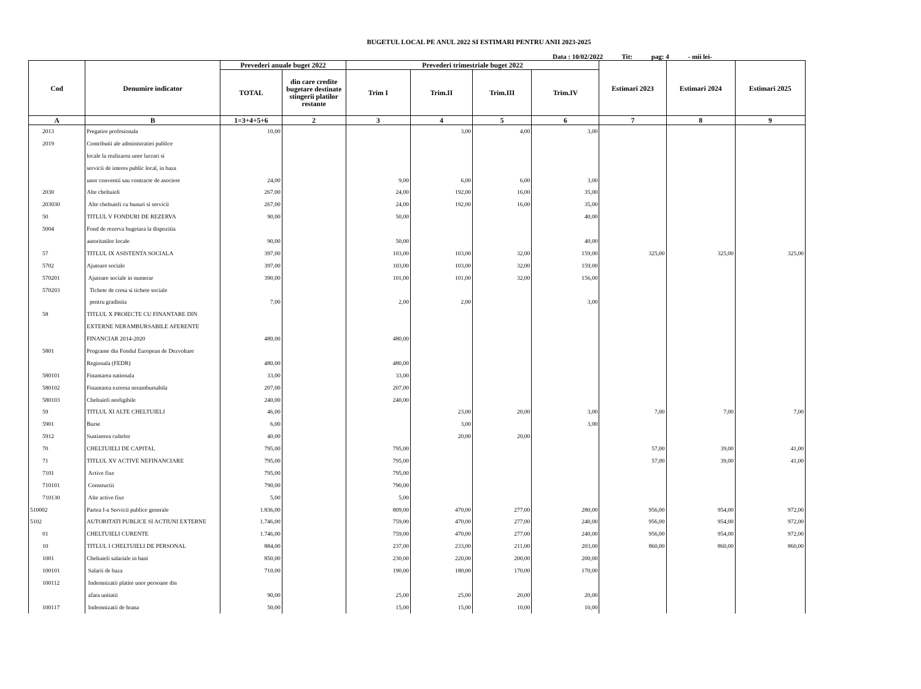BUGETUL LOCAL PE ANUL 2022 SI ESTIMARI PENTRU ANII 2023-2025
Data : 10/02/2022 Tit: pag: 4 - mii lei-
| Cod | Denumire indicator | Prevederi anuale buget 2022 | | Prevederi trimestriale buget 2022 | | | | Estimari 2023 | Estimari 2024 | Estimari 2025 |
| --- | --- | --- | --- | --- | --- | --- | --- | --- | --- | --- |
| | | TOTAL | din care credite bugetare destinate stingerii platilor restante | Trim I | Trim.II | Trim.III | Trim.IV | | | |
| A | B | 1=3+4+5+6 | 2 | 3 | 4 | 5 | 6 | 7 | 8 | 9 |
| 2013 | Pregatire profesionala | 10,00 | | | 3,00 | 4,00 | 3,00 | | | |
| 2019 | Contributii ale administratiei publice | | | | | | | | | |
| | locale la realizarea unor lucrari si | | | | | | | | | |
| | servicii de interes public local, in baza | | | | | | | | | |
| | unor conventii sau contracte de asociere | 24,00 | | 9,00 | 6,00 | 6,00 | 3,00 | | | |
| 2030 | Alte cheltuieli | 267,00 | | 24,00 | 192,00 | 16,00 | 35,00 | | | |
| 203030 | Alte cheltuieli cu bunuri si servicii | 267,00 | | 24,00 | 192,00 | 16,00 | 35,00 | | | |
| 50 | TITLUL V FONDURI DE REZERVA | 90,00 | | 50,00 | | | 40,00 | | | |
| 5004 | Fond de rezerva bugetara la dispozitia | | | | | | | | | |
| | autoritatilor locale | 90,00 | | 50,00 | | | 40,00 | | | |
| 57 | TITLUL IX ASISTENTA SOCIALA | 397,00 | | 103,00 | 103,00 | 32,00 | 159,00 | 325,00 | 325,00 | 325,00 |
| 5702 | Ajutoare sociale | 397,00 | | 103,00 | 103,00 | 32,00 | 159,00 | | | |
| 570201 | Ajutoare sociale in numerar | 390,00 | | 101,00 | 101,00 | 32,00 | 156,00 | | | |
| 570203 | Tichete de cresa si tichete sociale | | | | | | | | | |
| | pentru gradinita | 7,00 | | 2,00 | 2,00 | | 3,00 | | | |
| 58 | TITLUL X PROIECTE CU FINANTARE DIN | | | | | | | | | |
| | EXTERNE NERAMBURSABILE AFERENTE | | | | | | | | | |
| | FINANCIAR 2014-2020 | 480,00 | | 480,00 | | | | | | |
| 5801 | Programe din Fondul European de Dezvoltare | | | | | | | | | |
| | Regionala (FEDR) | 480,00 | | 480,00 | | | | | | |
| 580101 | Finantarea nationala | 33,00 | | 33,00 | | | | | | |
| 580102 | Finantarea externa nerambursabila | 207,00 | | 207,00 | | | | | | |
| 580103 | Cheltuieli neeligibile | 240,00 | | 240,00 | | | | | | |
| 59 | TITLUL XI ALTE CHELTUIELI | 46,00 | | | 23,00 | 20,00 | 3,00 | 7,00 | 7,00 | 7,00 |
| 5901 | Burse | 6,00 | | | 3,00 | | 3,00 | | | |
| 5912 | Sustinerea cultelor | 40,00 | | | 20,00 | 20,00 | | | | |
| 70 | CHELTUIELI DE CAPITAL | 795,00 | | 795,00 | | | | 57,00 | 39,00 | 41,00 |
| 71 | TITLUL XV ACTIVE NEFINANCIARE | 795,00 | | 795,00 | | | | 57,00 | 39,00 | 41,00 |
| 7101 | Active fixe | 795,00 | | 795,00 | | | | | | |
| 710101 | Constructii | 790,00 | | 790,00 | | | | | | |
| 710130 | Alte active fixe | 5,00 | | 5,00 | | | | | | |
| 510002 | Partea I-a Servicii publice generale | 1.836,00 | | 809,00 | 470,00 | 277,00 | 280,00 | 956,00 | 954,00 | 972,00 |
| 5102 | AUTORITATI PUBLICE SI ACTIUNI EXTERNE | 1.746,00 | | 759,00 | 470,00 | 277,00 | 240,00 | 956,00 | 954,00 | 972,00 |
| 01 | CHELTUIELI CURENTE | 1.746,00 | | 759,00 | 470,00 | 277,00 | 240,00 | 956,00 | 954,00 | 972,00 |
| 10 | TITLUL I CHELTUIELI DE PERSONAL | 884,00 | | 237,00 | 233,00 | 211,00 | 203,00 | 860,00 | 860,00 | 860,00 |
| 1001 | Cheltuieli salariale in bani | 850,00 | | 230,00 | 220,00 | 200,00 | 200,00 | | | |
| 100101 | Salarii de baza | 710,00 | | 190,00 | 180,00 | 170,00 | 170,00 | | | |
| 100112 | Indemnizatii platite unor persoane din | | | | | | | | | |
| | afara unitatii | 90,00 | | 25,00 | 25,00 | 20,00 | 20,00 | | | |
| 100117 | Indemnizatii de hrana | 50,00 | | 15,00 | 15,00 | 10,00 | 10,00 | | | |